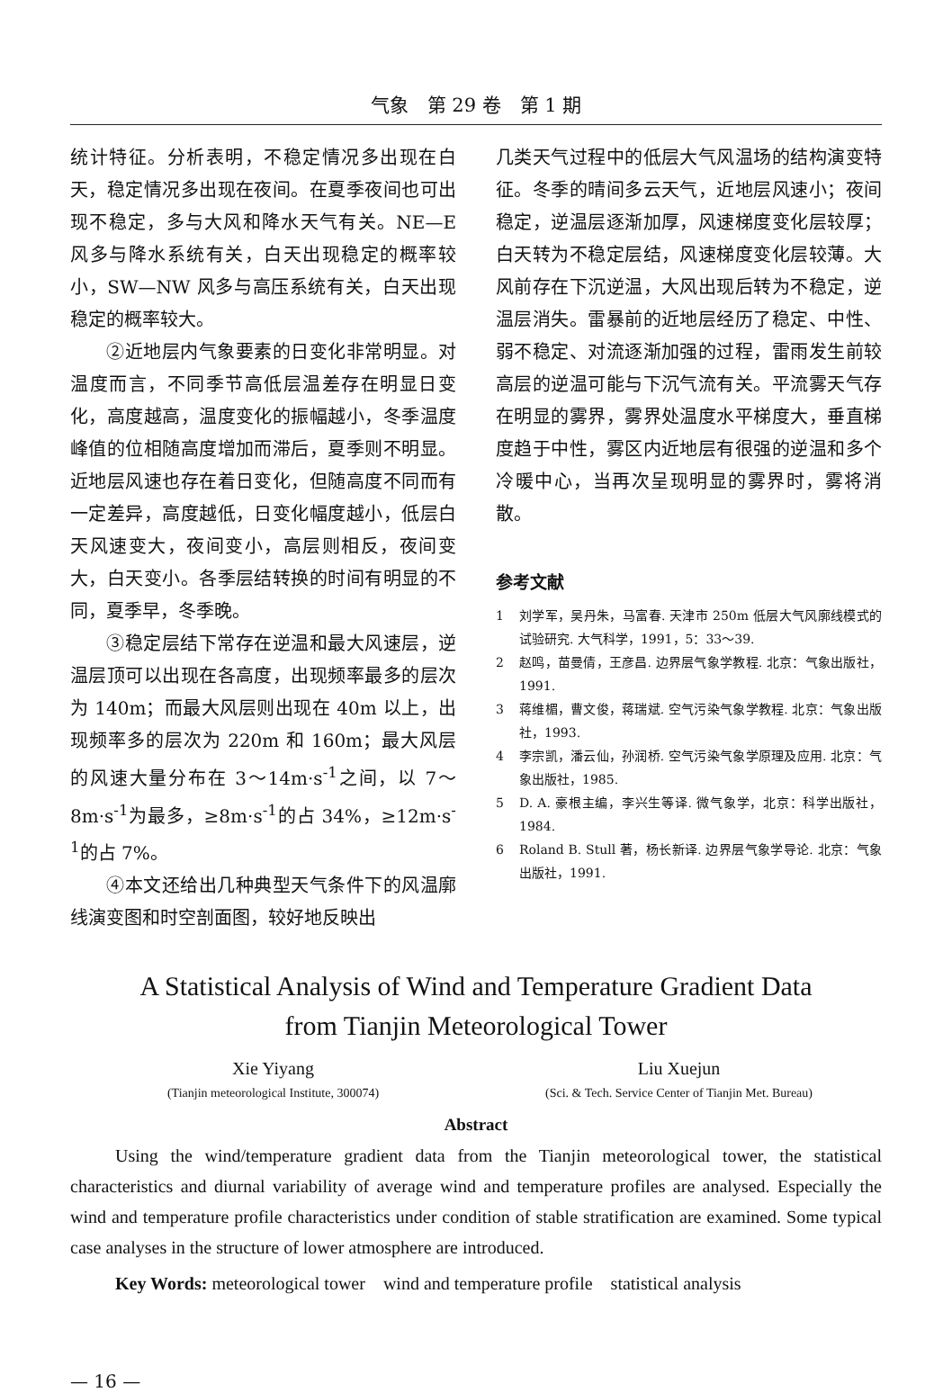气象　第 29 卷　第 1 期
统计特征。分析表明，不稳定情况多出现在白天，稳定情况多出现在夜间。在夏季夜间也可出现不稳定，多与大风和降水天气有关。NE—E 风多与降水系统有关，白天出现稳定的概率较小，SW—NW 风多与高压系统有关，白天出现稳定的概率较大。
②近地层内气象要素的日变化非常明显。对温度而言，不同季节高低层温差存在明显日变化，高度越高，温度变化的振幅越小，冬季温度峰值的位相随高度增加而滞后，夏季则不明显。近地层风速也存在着日变化，但随高度不同而有一定差异，高度越低，日变化幅度越小，低层白天风速变大，夜间变小，高层则相反，夜间变大，白天变小。各季层结转换的时间有明显的不同，夏季早，冬季晚。
③稳定层结下常存在逆温和最大风速层，逆温层顶可以出现在各高度，出现频率最多的层次为 140m；而最大风层则出现在 40m 以上，出现频率多的层次为 220m 和 160m；最大风层的风速大量分布在 3～14m·s<sup>-1</sup>之间，以 7～8m·s<sup>-1</sup>为最多，≥8m·s<sup>-1</sup>的占 34%，≥12m·s<sup>-1</sup>的占 7%。
④本文还给出几种典型天气条件下的风温廓线演变图和时空剖面图，较好地反映出
几类天气过程中的低层大气风温场的结构演变特征。冬季的晴间多云天气，近地层风速小；夜间稳定，逆温层逐渐加厚，风速梯度变化层较厚；白天转为不稳定层结，风速梯度变化层较薄。大风前存在下沉逆温，大风出现后转为不稳定，逆温层消失。雷暴前的近地层经历了稳定、中性、弱不稳定、对流逐渐加强的过程，雷雨发生前较高层的逆温可能与下沉气流有关。平流雾天气存在明显的雾界，雾界处温度水平梯度大，垂直梯度趋于中性，雾区内近地层有很强的逆温和多个冷暖中心，当再次呈现明显的雾界时，雾将消散。
参考文献
1 刘学军，吴丹朱，马富春. 天津市 250m 低层大气风廓线模式的试验研究. 大气科学，1991，5：33～39.
2 赵鸣，苗曼倩，王彦昌. 边界层气象学教程. 北京：气象出版社，1991.
3 蒋维楣，曹文俊，蒋瑞斌. 空气污染气象学教程. 北京：气象出版社，1993.
4 李宗凯，潘云仙，孙润桥. 空气污染气象学原理及应用. 北京：气象出版社，1985.
5 D. A. 豪根主编，李兴生等译. 微气象学，北京：科学出版社，1984.
6 Roland B. Stull 著，杨长新译. 边界层气象学导论. 北京：气象出版社，1991.
A Statistical Analysis of Wind and Temperature Gradient Data
from Tianjin Meteorological Tower
Xie Yiyang
(Tianjin meteorological Institute, 300074)
Liu Xuejun
(Sci. & Tech. Service Center of Tianjin Met. Bureau)
Abstract
Using the wind/temperature gradient data from the Tianjin meteorological tower, the statistical characteristics and diurnal variability of average wind and temperature profiles are analysed. Especially the wind and temperature profile characteristics under condition of stable stratification are examined. Some typical case analyses in the structure of lower atmosphere are introduced.
Key Words: meteorological tower　wind and temperature profile　statistical analysis
— 16 —